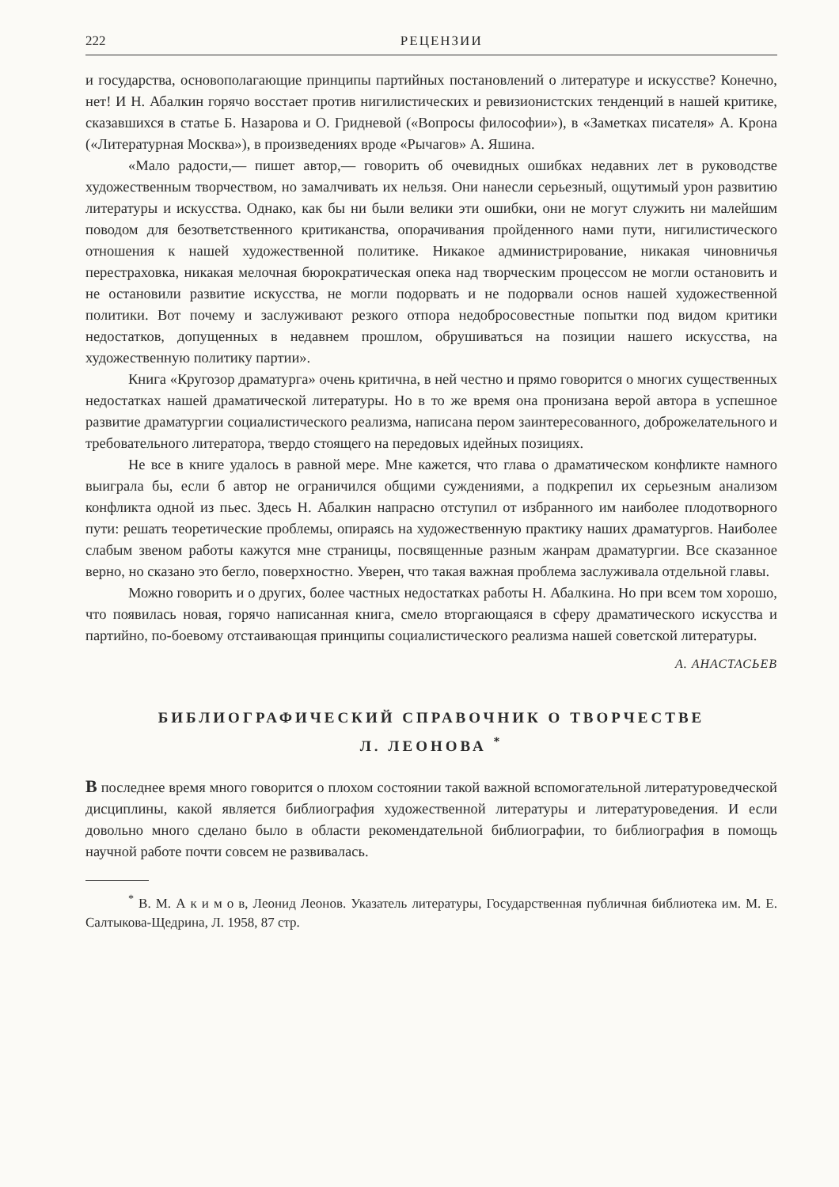222 РЕЦЕНЗИИ
и государства, основополагающие принципы партийных постановлений о литературе и искусстве? Конечно, нет! И Н. Абалкин горячо восстает против нигилистических и ревизионистских тенденций в нашей критике, сказавшихся в статье Б. Назарова и О. Гридневой («Вопросы философии»), в «Заметках писателя» А. Крона («Литературная Москва»), в произведениях вроде «Рычагов» А. Яшина.
«Мало радости,— пишет автор,— говорить об очевидных ошибках недавних лет в руководстве художественным творчеством, но замалчивать их нельзя. Они нанесли серьезный, ощутимый урон развитию литературы и искусства. Однако, как бы ни были велики эти ошибки, они не могут служить ни малейшим поводом для безответственного критиканства, опорачивания пройденного нами пути, нигилистического отношения к нашей художественной политике. Никакое администрирование, никакая чиновничья перестраховка, никакая мелочная бюрократическая опека над творческим процессом не могли остановить и не остановили развитие искусства, не могли подорвать и не подорвали основ нашей художественной политики. Вот почему и заслуживают резкого отпора недобросовестные попытки под видом критики недостатков, допущенных в недавнем прошлом, обрушиваться на позиции нашего искусства, на художественную политику партии».
Книга «Кругозор драматурга» очень критична, в ней честно и прямо говорится о многих существенных недостатках нашей драматической литературы. Но в то же время она пронизана верой автора в успешное развитие драматургии социалистического реализма, написана пером заинтересованного, доброжелательного и требовательного литератора, твердо стоящего на передовых идейных позициях.
Не все в книге удалось в равной мере. Мне кажется, что глава о драматическом конфликте намного выиграла бы, если б автор не ограничился общими суждениями, а подкрепил их серьезным анализом конфликта одной из пьес. Здесь Н. Абалкин напрасно отступил от избранного им наиболее плодотворного пути: решать теоретические проблемы, опираясь на художественную практику наших драматургов. Наиболее слабым звеном работы кажутся мне страницы, посвященные разным жанрам драматургии. Все сказанное верно, но сказано это бегло, поверхностно. Уверен, что такая важная проблема заслуживала отдельной главы.
Можно говорить и о других, более частных недостатках работы Н. Абалкина. Но при всем том хорошо, что появилась новая, горячо написанная книга, смело вторгающаяся в сферу драматического искусства и партийно, по-боевому отстаивающая принципы социалистического реализма нашей советской литературы.
А. АНАСТАСЬЕВ
БИБЛИОГРАФИЧЕСКИЙ СПРАВОЧНИК О ТВОРЧЕСТВЕ
Л. ЛЕОНОВА <sup>*</sup>
В последнее время много говорится о плохом состоянии такой важной вспомогательной литературоведческой дисциплины, какой является библиография художественной литературы и литературоведения. И если довольно много сделано было в области рекомендательной библиографии, то библиография в помощь научной работе почти совсем не развивалась.
<sup>*</sup> В. М. А к и м о в, Леонид Леонов. Указатель литературы, Государственная публичная библиотека им. М. Е. Салтыкова-Щедрина, Л. 1958, 87 стр.